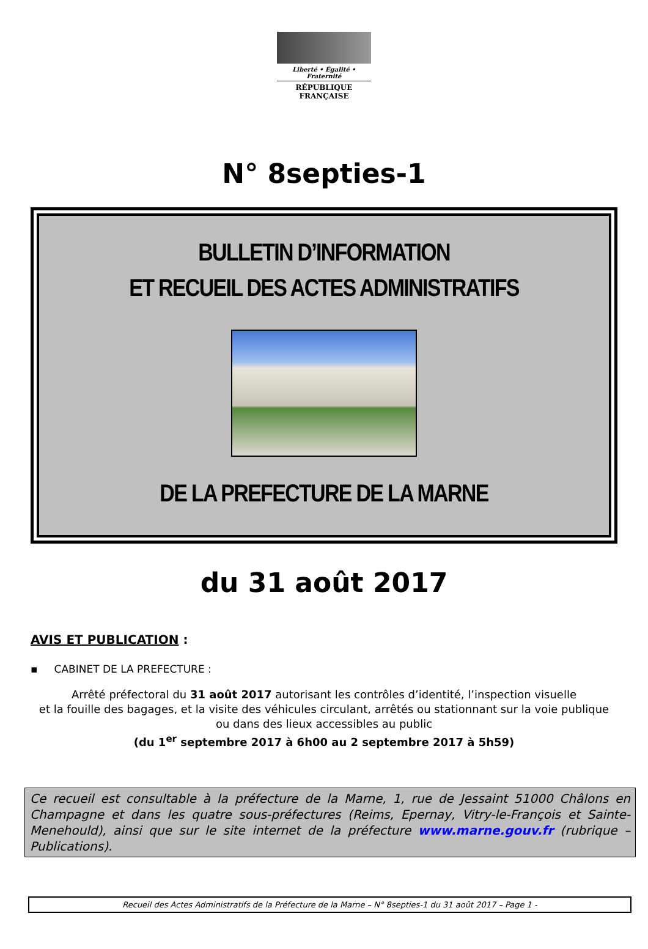Liberté • Égalité • Fraternité
RÉPUBLIQUE FRANÇAISE
N° 8septies-1
BULLETIN D’INFORMATION
ET RECUEIL DES ACTES ADMINISTRATIFS
DE LA PREFECTURE DE LA MARNE
du 31 août 2017
AVIS ET PUBLICATION :
▪ CABINET DE LA PREFECTURE :
Arrêté préfectoral du 31 août 2017 autorisant les contrôles d’identité, l’inspection visuelle
et la fouille des bagages, et la visite des véhicules circulant, arrêtés ou stationnant sur la voie publique
ou dans des lieux accessibles au public
(du 1<sup>er</sup> septembre 2017 à 6h00 au 2 septembre 2017 à 5h59)
Ce recueil est consultable à la préfecture de la Marne, 1, rue de Jessaint 51000 Châlons en Champagne et dans les quatre sous-préfectures (Reims, Epernay, Vitry-le-François et Sainte-Menehould), ainsi que sur le site internet de la préfecture www.marne.gouv.fr (rubrique – Publications).
Recueil des Actes Administratifs de la Préfecture de la Marne – N° 8septies-1 du 31 août 2017 – Page 1 -